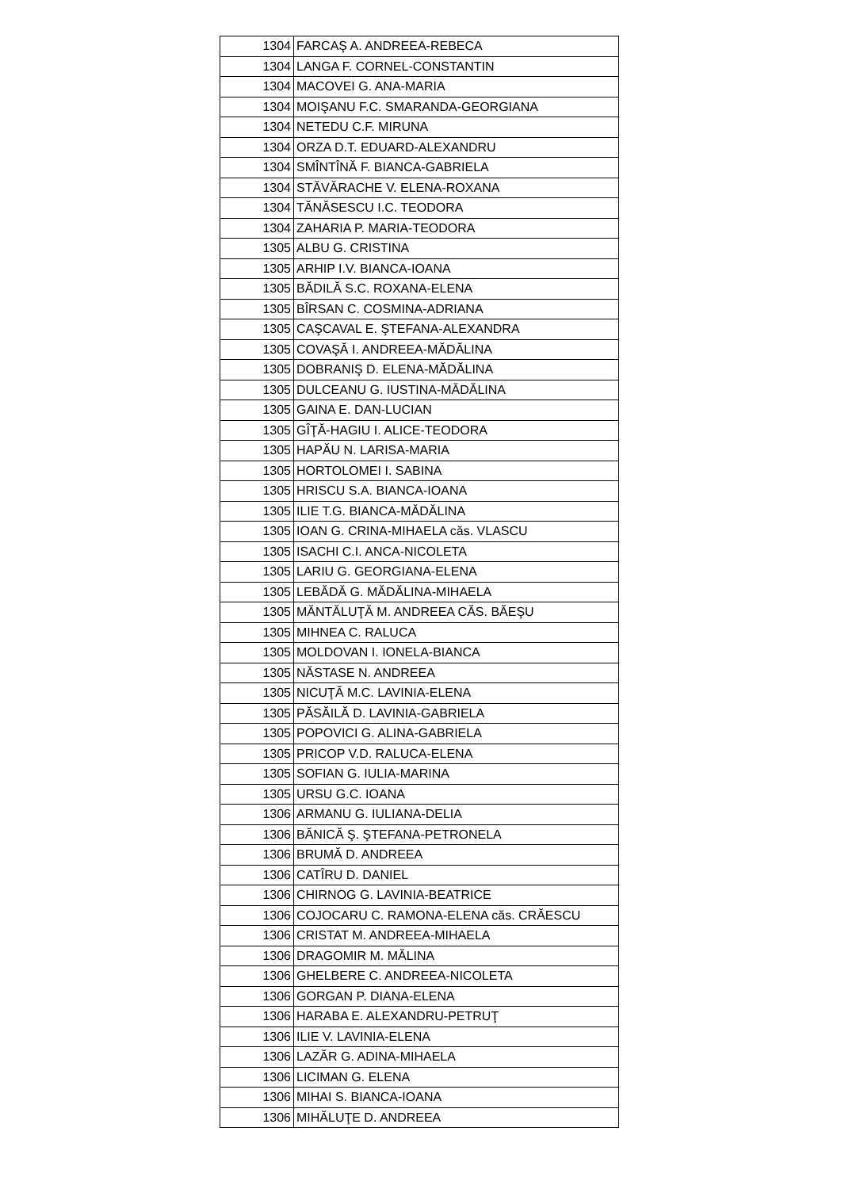| 1304 | FARCAŞ A. ANDREEA-REBECA |
| 1304 | LANGA F. CORNEL-CONSTANTIN |
| 1304 | MACOVEI G. ANA-MARIA |
| 1304 | MOIŞANU F.C. SMARANDA-GEORGIANA |
| 1304 | NETEDU C.F. MIRUNA |
| 1304 | ORZA D.T. EDUARD-ALEXANDRU |
| 1304 | SMÎNTÎNĂ F. BIANCA-GABRIELA |
| 1304 | STĂVĂRACHE V. ELENA-ROXANA |
| 1304 | TĂNĂSESCU I.C. TEODORA |
| 1304 | ZAHARIA P. MARIA-TEODORA |
| 1305 | ALBU G. CRISTINA |
| 1305 | ARHIP I.V. BIANCA-IOANA |
| 1305 | BĂDILĂ S.C. ROXANA-ELENA |
| 1305 | BÎRSAN C. COSMINA-ADRIANA |
| 1305 | CAŞCAVAL E. ŞTEFANA-ALEXANDRA |
| 1305 | COVAŞĂ I. ANDREEA-MĂDĂLINA |
| 1305 | DOBRANIŞ D. ELENA-MĂDĂLINA |
| 1305 | DULCEANU G. IUSTINA-MĂDĂLINA |
| 1305 | GAINA E. DAN-LUCIAN |
| 1305 | GÎŢĂ-HAGIU I. ALICE-TEODORA |
| 1305 | HAPĂU N. LARISA-MARIA |
| 1305 | HORTOLOMEI I. SABINA |
| 1305 | HRISCU S.A. BIANCA-IOANA |
| 1305 | ILIE T.G. BIANCA-MĂDĂLINA |
| 1305 | IOAN G. CRINA-MIHAELA căs. VLASCU |
| 1305 | ISACHI C.I. ANCA-NICOLETA |
| 1305 | LARIU G. GEORGIANA-ELENA |
| 1305 | LEBĂDĂ G. MĂDĂLINA-MIHAELA |
| 1305 | MĂNTĂLUŢĂ M. ANDREEA CĂS. BĂEŞU |
| 1305 | MIHNEA C. RALUCA |
| 1305 | MOLDOVAN I. IONELA-BIANCA |
| 1305 | NĂSTASE N. ANDREEA |
| 1305 | NICUŢĂ M.C. LAVINIA-ELENA |
| 1305 | PĂSĂILĂ D. LAVINIA-GABRIELA |
| 1305 | POPOVICI G. ALINA-GABRIELA |
| 1305 | PRICOP V.D. RALUCA-ELENA |
| 1305 | SOFIAN G. IULIA-MARINA |
| 1305 | URSU G.C. IOANA |
| 1306 | ARMANU G. IULIANA-DELIA |
| 1306 | BĂNICĂ Ş. ŞTEFANA-PETRONELA |
| 1306 | BRUMĂ D. ANDREEA |
| 1306 | CATÎRU D. DANIEL |
| 1306 | CHIRNOG G. LAVINIA-BEATRICE |
| 1306 | COJOCARU C. RAMONA-ELENA căs. CRĂESCU |
| 1306 | CRISTAT M. ANDREEA-MIHAELA |
| 1306 | DRAGOMIR M. MĂLINA |
| 1306 | GHELBERE C. ANDREEA-NICOLETA |
| 1306 | GORGAN P. DIANA-ELENA |
| 1306 | HARABA E. ALEXANDRU-PETRUŢ |
| 1306 | ILIE V. LAVINIA-ELENA |
| 1306 | LAZĂR G. ADINA-MIHAELA |
| 1306 | LICIMAN G. ELENA |
| 1306 | MIHAI S. BIANCA-IOANA |
| 1306 | MIHĂLUŢE D. ANDREEA |